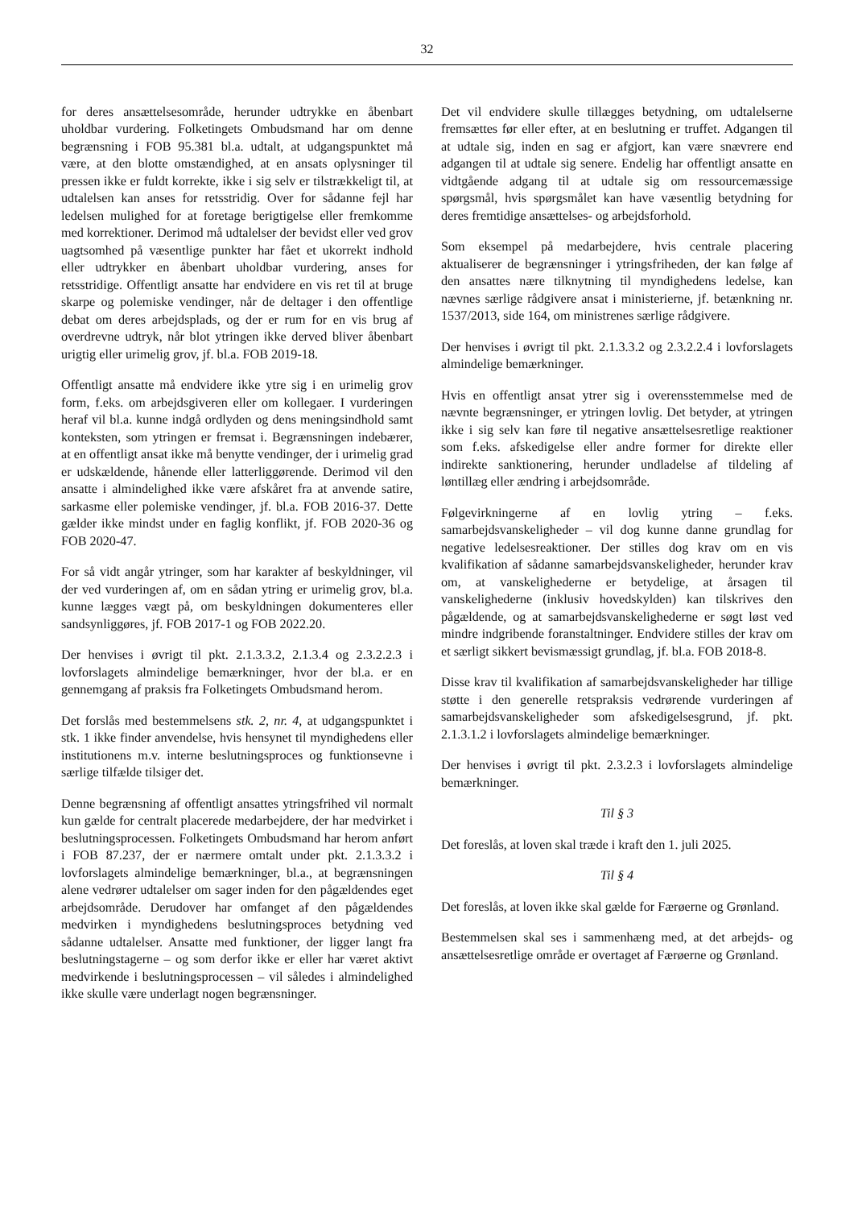32
for deres ansættelsesområde, herunder udtrykke en åbenbart uholdbar vurdering. Folketingets Ombudsmand har om denne begrænsning i FOB 95.381 bl.a. udtalt, at udgangspunktet må være, at den blotte omstændighed, at en ansats oplysninger til pressen ikke er fuldt korrekte, ikke i sig selv er tilstrækkeligt til, at udtalelsen kan anses for retsstridig. Over for sådanne fejl har ledelsen mulighed for at foretage berigtigelse eller fremkomme med korrektioner. Derimod må udtalelser der bevidst eller ved grov uagtsomhed på væsentlige punkter har fået et ukorrekt indhold eller udtrykker en åbenbart uholdbar vurdering, anses for retsstridige. Offentligt ansatte har endvidere en vis ret til at bruge skarpe og polemiske vendinger, når de deltager i den offentlige debat om deres arbejdsplads, og der er rum for en vis brug af overdrevne udtryk, når blot ytringen ikke derved bliver åbenbart urigtig eller urimelig grov, jf. bl.a. FOB 2019-18.
Offentligt ansatte må endvidere ikke ytre sig i en urimelig grov form, f.eks. om arbejdsgiveren eller om kollegaer. I vurderingen heraf vil bl.a. kunne indgå ordlyden og dens meningsindhold samt konteksten, som ytringen er fremsat i. Begrænsningen indebærer, at en offentligt ansat ikke må benytte vendinger, der i urimelig grad er udskældende, hånende eller latterliggørende. Derimod vil den ansatte i almindelighed ikke være afskåret fra at anvende satire, sarkasme eller polemiske vendinger, jf. bl.a. FOB 2016-37. Dette gælder ikke mindst under en faglig konflikt, jf. FOB 2020-36 og FOB 2020-47.
For så vidt angår ytringer, som har karakter af beskyldninger, vil der ved vurderingen af, om en sådan ytring er urimelig grov, bl.a. kunne lægges vægt på, om beskyldningen dokumenteres eller sandsynliggøres, jf. FOB 2017-1 og FOB 2022.20.
Der henvises i øvrigt til pkt. 2.1.3.3.2, 2.1.3.4 og 2.3.2.2.3 i lovforslagets almindelige bemærkninger, hvor der bl.a. er en gennemgang af praksis fra Folketingets Ombudsmand herom.
Det forslås med bestemmelsens stk. 2, nr. 4, at udgangspunktet i stk. 1 ikke finder anvendelse, hvis hensynet til myndighedens eller institutionens m.v. interne beslutningsproces og funktionsevne i særlige tilfælde tilsiger det.
Denne begrænsning af offentligt ansattes ytringsfrihed vil normalt kun gælde for centralt placerede medarbejdere, der har medvirket i beslutningsprocessen. Folketingets Ombudsmand har herom anført i FOB 87.237, der er nærmere omtalt under pkt. 2.1.3.3.2 i lovforslagets almindelige bemærkninger, bl.a., at begrænsningen alene vedrører udtalelser om sager inden for den pågældendes eget arbejdsområde. Derudover har omfanget af den pågældendes medvirken i myndighedens beslutningsproces betydning ved sådanne udtalelser. Ansatte med funktioner, der ligger langt fra beslutningstagerne – og som derfor ikke er eller har været aktivt medvirkende i beslutningsprocessen – vil således i almindelighed ikke skulle være underlagt nogen begrænsninger.
Det vil endvidere skulle tillægges betydning, om udtalelserne fremsættes før eller efter, at en beslutning er truffet. Adgangen til at udtale sig, inden en sag er afgjort, kan være snævrere end adgangen til at udtale sig senere. Endelig har offentligt ansatte en vidtgående adgang til at udtale sig om ressourcemæssige spørgsmål, hvis spørgsmålet kan have væsentlig betydning for deres fremtidige ansættelses- og arbejdsforhold.
Som eksempel på medarbejdere, hvis centrale placering aktualiserer de begrænsninger i ytringsfriheden, der kan følge af den ansattes nære tilknytning til myndighedens ledelse, kan nævnes særlige rådgivere ansat i ministerierne, jf. betænkning nr. 1537/2013, side 164, om ministrenes særlige rådgivere.
Der henvises i øvrigt til pkt. 2.1.3.3.2 og 2.3.2.2.4 i lovforslagets almindelige bemærkninger.
Hvis en offentligt ansat ytrer sig i overensstemmelse med de nævnte begrænsninger, er ytringen lovlig. Det betyder, at ytringen ikke i sig selv kan føre til negative ansættelsesretlige reaktioner som f.eks. afskedigelse eller andre former for direkte eller indirekte sanktionering, herunder undladelse af tildeling af løntillæg eller ændring i arbejdsområde.
Følgevirkningerne af en lovlig ytring – f.eks. samarbejdsvanskeligheder – vil dog kunne danne grundlag for negative ledelsesreaktioner. Der stilles dog krav om en vis kvalifikation af sådanne samarbejdsvanskeligheder, herunder krav om, at vanskelighederne er betydelige, at årsagen til vanskelighederne (inklusiv hovedskylden) kan tilskrives den pågældende, og at samarbejdsvanskelighederne er søgt løst ved mindre indgribende foranstaltninger. Endvidere stilles der krav om et særligt sikkert bevismæssigt grundlag, jf. bl.a. FOB 2018-8.
Disse krav til kvalifikation af samarbejdsvanskeligheder har tillige støtte i den generelle retspraksis vedrørende vurderingen af samarbejdsvanskeligheder som afskedigelsesgrund, jf. pkt. 2.1.3.1.2 i lovforslagets almindelige bemærkninger.
Der henvises i øvrigt til pkt. 2.3.2.3 i lovforslagets almindelige bemærkninger.
Til § 3
Det foreslås, at loven skal træde i kraft den 1. juli 2025.
Til § 4
Det foreslås, at loven ikke skal gælde for Færøerne og Grønland.
Bestemmelsen skal ses i sammenhæng med, at det arbejds- og ansættelsesretlige område er overtaget af Færøerne og Grønland.